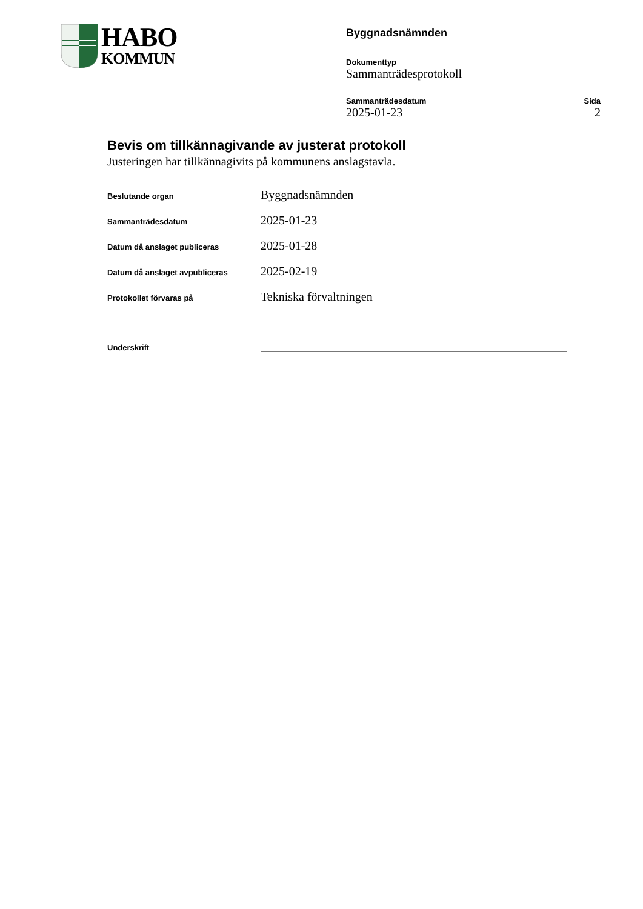HABO
KOMMUN
Byggnadsnämnden
Dokumenttyp
Sammanträdesprotokoll
Sammanträdesdatum Sida
2025-01-23 2
Bevis om tillkännagivande av justerat protokoll
Justeringen har tillkännagivits på kommunens anslagstavla.
| Beslutande organ | Byggnadsnämnden |
| Sammanträdesdatum | 2025-01-23 |
| Datum då anslaget publiceras | 2025-01-28 |
| Datum då anslaget avpubliceras | 2025-02-19 |
| Protokollet förvaras på | Tekniska förvaltningen |
Underskrift